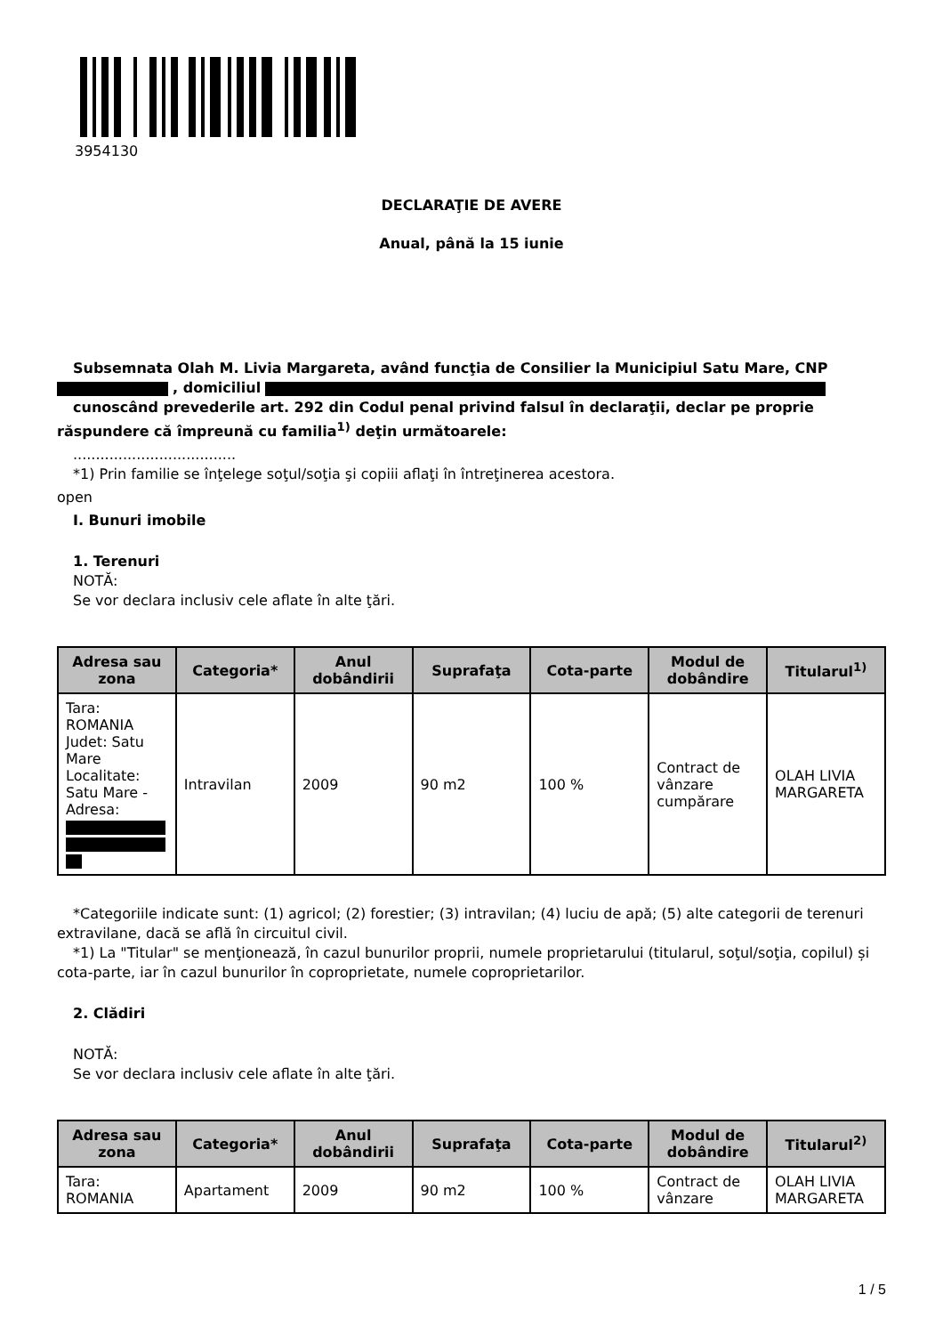3954130
DECLARAŢIE DE AVERE
Anual, până la 15 iunie
Subsemnata Olah M. Livia Margareta, având funcţia de Consilier la Municipiul Satu Mare, CNP
, domiciliul
cunoscând prevederile art. 292 din Codul penal privind falsul în declaraţii, declar pe proprie răspundere că împreună cu familia<sup>1)</sup> deţin următoarele:
....................................
*1) Prin familie se înţelege soţul/soţia şi copiii aflaţi în întreţinerea acestora.
open
I. Bunuri imobile
1. Terenuri
NOTĂ:
Se vor declara inclusiv cele aflate în alte ţări.
| Adresa sau zona | Categoria* | Anul dobândirii | Suprafaţa | Cota-parte | Modul de dobândire | Titularul<sup>1)</sup> |
| --- | --- | --- | --- | --- | --- | --- |
| Tara: ROMANIA Judet: Satu Mare Localitate: Satu Mare - Adresa: | Intravilan | 2009 | 90 m2 | 100 % | Contract de vânzare cumpărare | OLAH LIVIA MARGARETA |
*Categoriile indicate sunt: (1) agricol; (2) forestier; (3) intravilan; (4) luciu de apă; (5) alte categorii de terenuri extravilane, dacă se află în circuitul civil.
*1) La "Titular" se menţionează, în cazul bunurilor proprii, numele proprietarului (titularul, soţul/soţia, copilul) și cota-parte, iar în cazul bunurilor în coproprietate, numele coproprietarilor.
2. Clădiri
NOTĂ:
Se vor declara inclusiv cele aflate în alte ţări.
| Adresa sau zona | Categoria* | Anul dobândirii | Suprafaţa | Cota-parte | Modul de dobândire | Titularul<sup>2)</sup> |
| --- | --- | --- | --- | --- | --- | --- |
| Tara: ROMANIA | Apartament | 2009 | 90 m2 | 100 % | Contract de vânzare | OLAH LIVIA MARGARETA |
1 / 5